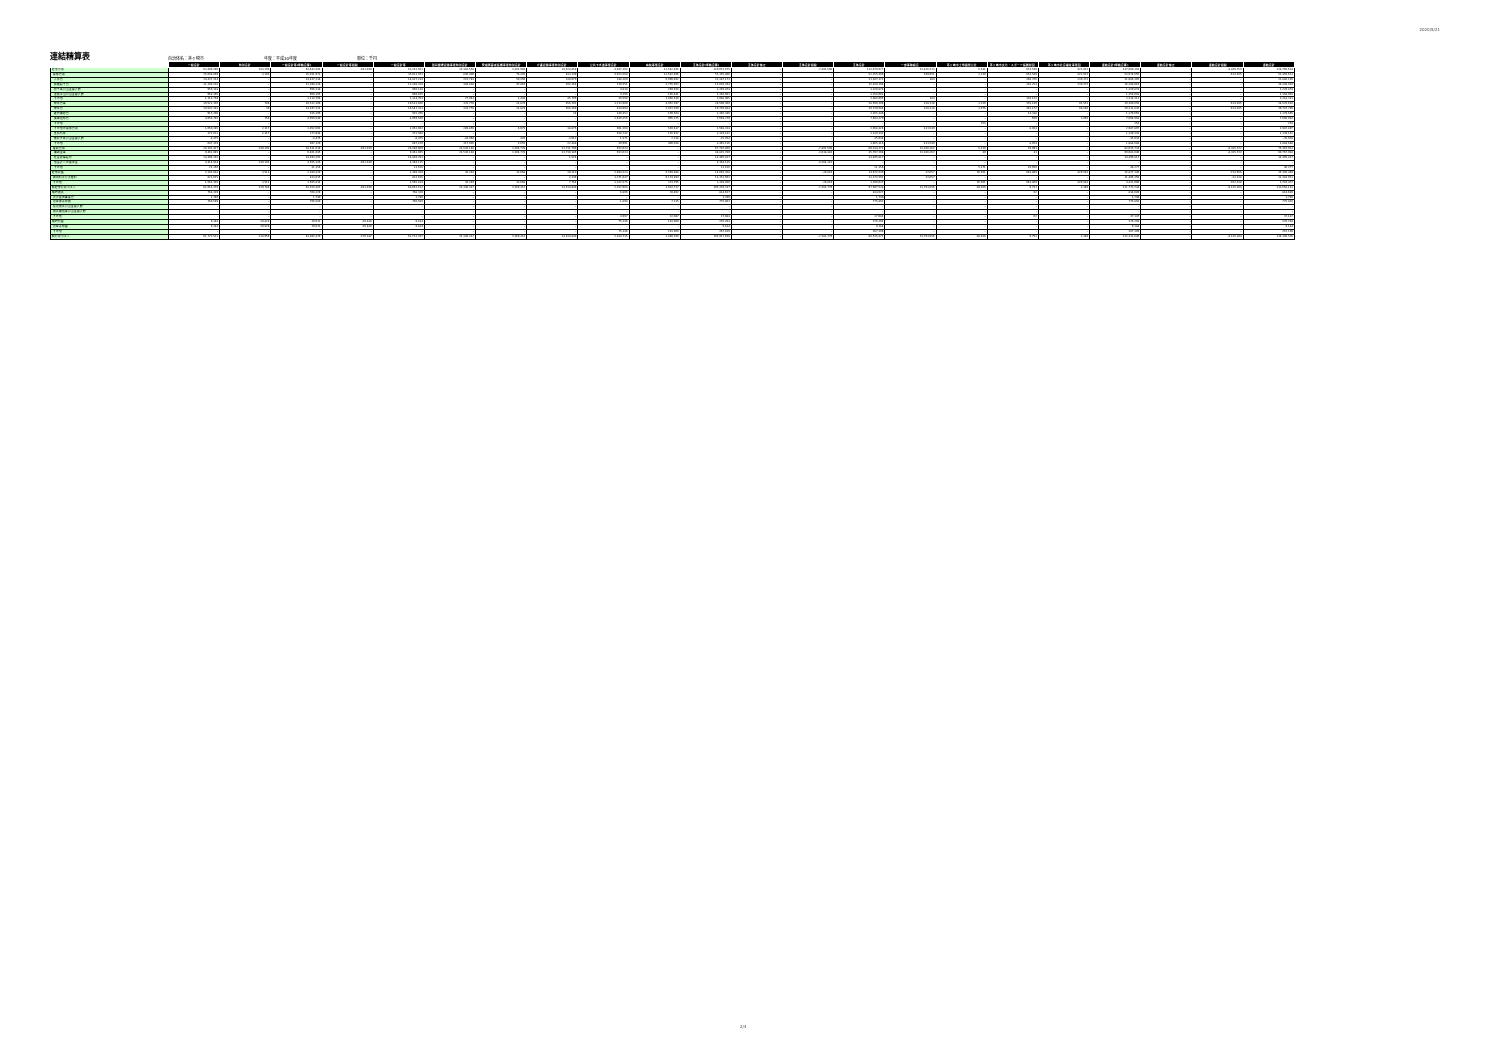2020/5/21
連結精算表
自治体名：茅ヶ崎市 年度：平成30年度 単位：千円
| | 一般会計 | 特別会計 | 一般会計等(単純合算) | 一般会計等相殺 | 一般会計等 | 国民健康保険事業特別会計 | 後期高齢者医療事業特別会計 | 介護保険事業特別会計 | 公共下水道事業会計 | 病院事業会計 | 全体会計(単純合算) | 全体会計修正 | 全体会計相殺 | 全体会計 | 一部事務組合 | 茅ヶ崎市土地開発公社 | 茅ヶ崎市文化・スポーツ振興財団 | 茅ヶ崎市社会福祉事業団 | 連結会計(単純合算) | 連結会計修正 | 連結会計相殺 | 連結会計 |
| --- | --- | --- | --- | --- | --- | --- | --- | --- | --- | --- | --- | --- | --- | --- | --- | --- | --- | --- | --- | --- | --- | --- |
| 経常費用 | 63,400,296 | 143,295 | 63,543,592 | -191,010 | 63,352,581 | 22,382,558 | 3,282,980 | 14,524,858 | 4,947,192 | 11,582,406 | 120,072,675 | – | -7,402,598 | 112,670,077 | 23,826,313 | 6,541 | 674,540 | 422,922 | 137,600,393 | – | -8,839,759 | 128,760,634 |
| 業務費用 | 35,008,869 | 3,103 | 35,011,972 | – | 35,011,972 | 846,409 | 78,202 | 813,249 | 4,023,568 | 11,582,406 | 52,355,806 | – | – | 52,355,806 | 540,051 | 1,330 | 654,549 | 422,922 | 53,974,656 | – | -524,035 | 53,450,621 |
| 人件費 | 14,437,214 | – | 14,437,214 | – | 14,437,214 | 222,781 | 50,256 | 338,070 | 148,360 | 6,090,492 | 21,287,173 | – | – | 21,287,173 | 184 | – | 268,376 | 330,372 | 21,886,105 | – | – | 21,886,105 |
| 職員給与費 | 11,398,228 | – | 11,398,228 | – | 11,398,228 | 194,838 | 47,810 | 292,364 | 110,551 | 3,776,503 | 15,820,294 | – | – | 15,820,294 | – | – | 138,254 | 330,372 | 16,288,919 | – | – | 16,288,919 |
| 賞与等引当金繰入額 | 956,118 | – | 956,118 | – | 956,118 | – | – | – | 4,818 | 259,938 | 1,220,874 | – | – | 1,220,874 | – | – | – | – | 1,220,874 | – | – | 1,220,874 |
| 退職手当引当金繰入額 | 968,165 | – | 968,165 | – | 968,165 | – | – | – | 4,395 | 185,441 | 1,158,001 | – | – | 1,158,001 | – | – | – | – | 1,158,001 | – | – | 1,158,001 |
| その他 | 1,114,704 | – | 1,114,704 | – | 1,114,704 | 27,943 | 2,443 | 45,706 | 28,598 | 1,868,610 | 3,088,005 | – | – | 3,088,005 | 184 | – | 130,122 | – | 3,218,311 | – | – | 3,218,311 |
| 物件費等 | 19,521,320 | 786 | 19,522,106 | – | 19,522,106 | 333,778 | 21,874 | 456,302 | 3,213,900 | 4,952,397 | 28,500,309 | – | – | 28,500,309 | 128,318 | 1,330 | 378,149 | 92,551 | 29,100,656 | – | -524,035 | 28,576,620 |
| 物件費 | 14,547,281 | 30 | 14,547,311 | – | 14,547,311 | 333,778 | 21,874 | 456,269 | 434,094 | 3,937,359 | 19,730,684 | – | – | 19,730,684 | 128,318 | 1,076 | 363,172 | 88,586 | 20,311,836 | – | -524,035 | 19,787,798 |
| 維持補修費 | 915,296 | – | 915,296 | – | 915,296 | – | – | 34 | 140,453 | 109,564 | 1,165,346 | – | – | 1,165,346 | – | – | 14,318 | – | 1,179,665 | – | – | 1,179,665 |
| 減価償却費 | 4,058,793 | 756 | 4,059,549 | – | 4,059,549 | – | – | – | 2,639,355 | 905,375 | 7,604,279 | – | – | 7,604,279 | – | – | 659 | 3,965 | 7,608,903 | – | – | 7,608,903 |
| その他 | – | – | – | – | – | – | – | – | – | – | – | – | – | – | – | 254 | – | – | 254 | – | – | 254 |
| その他の業務費用 | 1,050,285 | 2,317 | 1,052,602 | – | 1,052,602 | 289,850 | 6,075 | 18,876 | 661,304 | 539,617 | 2,568,324 | – | – | 2,568,324 | 411,549 | – | 8,024 | – | 2,987,897 | – | – | 2,987,897 |
| 支払利息 | 371,631 | 2,317 | 373,948 | – | 373,948 | – | – | – | 628,742 | 136,452 | 1,139,142 | – | – | 1,139,142 | – | – | – | – | 1,139,142 | – | – | 1,139,142 |
| 徴収不能引当金繰入額 | -8,475 | – | -8,475 | – | -8,475 | -28,066 | 420 | -3,612 | 1,571 | 2,228 | -35,934 | – | – | -35,934 | – | – | – | – | -35,934 | – | – | -35,934 |
| その他 | 687,129 | – | 687,129 | – | 687,129 | 317,916 | 5,655 | 22,488 | 30,991 | 400,938 | 1,465,116 | – | – | 1,465,116 | 411,549 | – | 8,024 | – | 1,884,688 | – | – | 1,884,688 |
| 移転費用 | 28,391,427 | 140,192 | 28,531,619 | -191,010 | 28,340,609 | 21,536,148 | 3,204,778 | 13,711,709 | 923,624 | – | 67,716,869 | – | -7,402,598 | 60,314,271 | 23,286,262 | 5,210 | 19,991 | – | 83,625,734 | – | -8,315,722 | 75,310,013 |
| 補助金等 | 9,461,045 | – | 9,461,045 | – | 9,461,045 | 21,536,148 | 3,204,778 | 13,710,185 | 923,624 | – | 48,835,780 | – | -3,038,483 | 45,797,298 | 23,286,262 | 40 | 41 | – | 69,083,640 | – | -8,315,722 | 60,767,918 |
| 社会保障給付 | 14,494,293 | – | 14,494,293 | – | 14,494,293 | – | – | 1,524 | – | – | 14,495,817 | – | – | 14,495,817 | – | – | – | – | 14,495,817 | – | – | 14,495,817 |
| 他会計への繰出金 | 4,414,934 | 140,192 | 4,555,126 | -191,010 | 4,364,115 | – | – | – | – | – | 4,364,115 | – | -4,364,115 | – | – | – | – | – | – | – | – | – |
| その他 | 21,156 | – | 21,156 | – | 21,156 | – | – | – | – | – | 21,156 | – | – | 21,156 | – | 5,171 | 19,950 | – | 46,277 | – | – | 46,277 |
| 経常収益 | 2,385,918 | 3,511 | 2,389,429 | – | 2,389,429 | 36,240 | 13,668 | 10,110 | 2,694,223 | 9,549,888 | 14,693,358 | – | -20,819 | 14,672,539 | 32,657 | 36,561 | 664,809 | 420,583 | 15,827,149 | – | -724,656 | 15,102,494 |
| 使用料及び手数料 | 823,615 | – | 823,615 | – | 823,615 | – | – | 2,346 | 1,371,647 | 9,174,894 | 11,372,502 | – | – | 11,372,502 | 32,657 | – | – | – | 11,405,159 | – | -22,138 | 11,383,021 |
| その他 | 1,562,303 | 3,511 | 1,565,814 | – | 1,565,814 | 36,240 | 13,668 | 7,764 | 1,322,575 | 374,795 | 3,320,856 | – | -20,819 | 3,300,037 | – | 36,561 | 664,809 | 420,583 | 4,421,990 | – | -702,518 | 3,719,472 |
| 純経常行政コスト | 61,014,378 | 139,784 | 61,154,162 | -191,010 | 60,963,152 | 22,346,317 | 3,269,312 | 14,514,849 | 2,252,968 | 2,032,717 | 105,379,317 | – | -7,381,779 | 97,997,538 | 23,793,656 | -30,020 | 9,731 | 2,340 | 121,773,244 | – | -8,115,104 | 113,658,141 |
| 臨時損失 | 768,329 | – | 768,329 | – | 768,329 | – | – | – | 6,896 | 39,402 | 814,627 | – | – | 814,627 | – | – | 62 | – | 814,689 | – | – | 814,689 |
| 災害復旧事業費 | 1,740 | – | 1,740 | – | 1,740 | – | – | – | – | – | 1,740 | – | – | 1,740 | – | – | – | – | 1,740 | – | – | 1,740 |
| 資産除売却損 | 766,589 | – | 766,589 | – | 766,589 | – | – | – | 1,898 | 7,315 | 775,803 | – | – | 775,803 | – | – | – | – | 775,803 | – | – | 775,803 |
| 投資損失引当金繰入額 | – | – | – | – | – | – | – | – | – | – | – | – | – | – | – | – | – | – | – | – | – | – |
| 損失補償等引当金繰入額 | – | – | – | – | – | – | – | – | – | – | – | – | – | – | – | – | – | – | – | – | – | – |
| その他 | – | – | – | – | – | – | – | – | 4,997 | 32,087 | 37,084 | – | – | 37,084 | – | – | 62 | – | 37,147 | – | – | 37,147 |
| 臨時利益 | 9,184 | 20,828 | 30,012 | -20,828 | 9,184 | – | – | – | 75,146 | 191,960 | 276,294 | – | – | 276,294 | – | – | – | – | 276,294 | – | – | 276,294 |
| 資産売却益 | 9,184 | 20,828 | 30,012 | -20,828 | 9,184 | – | – | – | – | – | 9,184 | – | – | 9,184 | – | – | – | – | 9,184 | – | – | 9,184 |
| その他 | – | – | – | – | – | – | – | – | 75,146 | 191,960 | 267,109 | – | – | 267,109 | – | – | – | – | 267,109 | – | – | 267,109 |
| 純行政コスト | 61,773,523 | 118,956 | 61,892,479 | -170,182 | 61,722,297 | 22,346,317 | 3,269,312 | 14,514,849 | 2,184,715 | 1,880,160 | 105,917,650 | – | -7,381,779 | 98,535,871 | 23,793,656 | -30,020 | 9,793 | 2,340 | 122,311,640 | – | -8,115,104 | 114,196,536 |
2/4